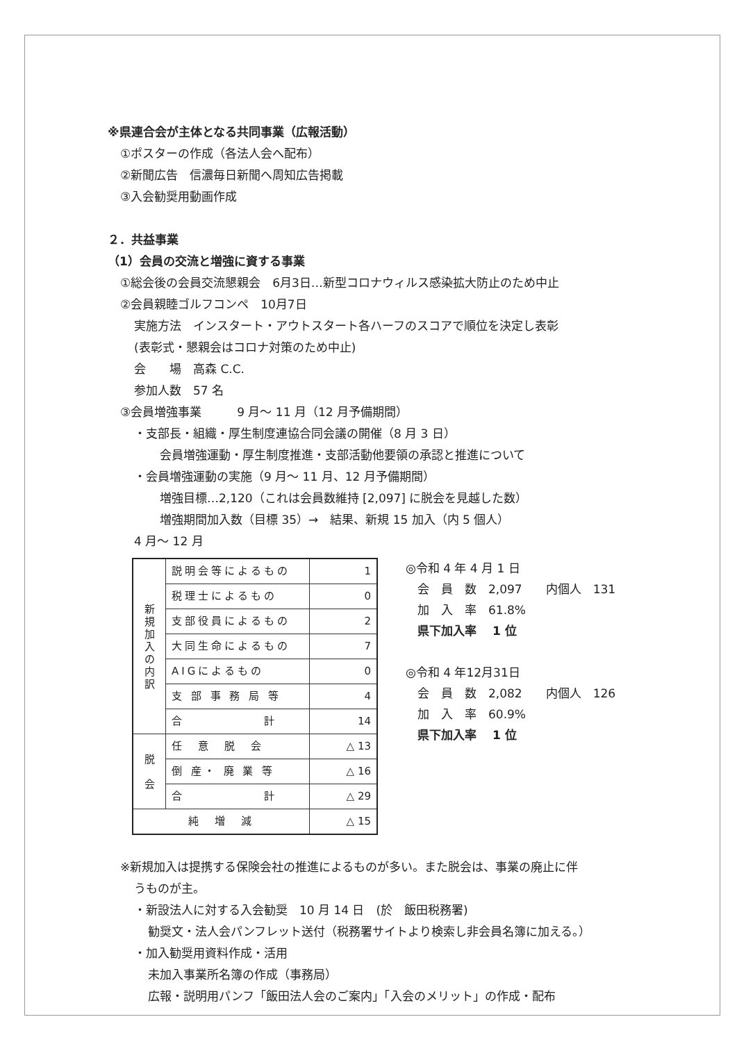※県連合会が主体となる共同事業（広報活動）
①ポスターの作成（各法人会へ配布）
②新聞広告　信濃毎日新聞へ周知広告掲載
③入会勧奨用動画作成
２．共益事業
（1）会員の交流と増強に資する事業
①総会後の会員交流懇親会　6月3日…新型コロナウィルス感染拡大防止のため中止
②会員親睦ゴルフコンペ　10月7日
実施方法　インスタート・アウトスタート各ハーフのスコアで順位を決定し表彰
(表彰式・懇親会はコロナ対策のため中止)
会　　場　高森 C.C.
参加人数　57 名
③会員増強事業　　　9 月～ 11 月（12 月予備期間）
・支部長・組織・厚生制度連協合同会議の開催（8 月 3 日）
会員増強運動・厚生制度推進・支部活動他要領の承認と推進について
・会員増強運動の実施（9 月～ 11 月、12 月予備期間）
増強目標…2,120（これは会員数維持 [2,097] に脱会を見越した数）
増強期間加入数（目標 35）→　結果、新規 15 加入（内 5 個人）
4 月～ 12 月
| 新 規 加 入 の 内 訳 | 説明会等によるもの | 1 |
| | 税理士によるもの | 0 |
| | 支部役員によるもの | 2 |
| | 大同生命によるもの | 7 |
| | AIGによるもの | 0 |
| | 支 部 事 務 局 等 | 4 |
| | 合 計 | 14 |
| 脱 会 | 任 意 脱 会 | △ 13 |
| | 倒 産・ 廃 業 等 | △ 16 |
| | 合 計 | △ 29 |
| 純 増 減 | | △ 15 |
◎令和 4 年 4 月 1 日
　会　員　数　2,097　　内個人　131
　加　入　率　61.8%
　県下加入率　 1 位
◎令和 4 年12月31日
　会　員　数　2,082　　内個人　126
　加　入　率　60.9%
　県下加入率　 1 位
※新規加入は提携する保険会社の推進によるものが多い。また脱会は、事業の廃止に伴
うものが主。
・新設法人に対する入会勧奨　10 月 14 日　(於　飯田税務署)
勧奨文・法人会パンフレット送付（税務署サイトより検索し非会員名簿に加える。）
・加入勧奨用資料作成・活用
未加入事業所名簿の作成（事務局）
広報・説明用パンフ「飯田法人会のご案内」「入会のメリット」の作成・配布